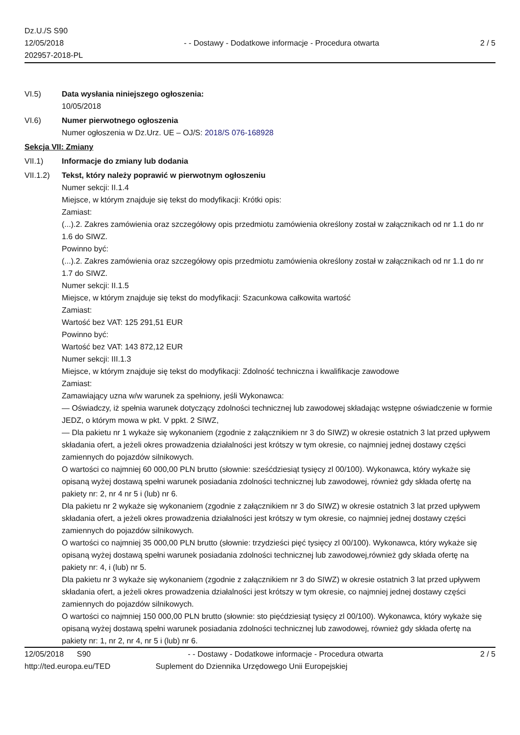Dz.U./S S90
12/05/2018
202957-2018-PL
- - Dostawy - Dodatkowe informacje - Procedura otwarta
2 / 5
VI.5) Data wysłania niniejszego ogłoszenia:
10/05/2018
VI.6) Numer pierwotnego ogłoszenia
Numer ogłoszenia w Dz.Urz. UE – OJ/S: 2018/S 076-168928
Sekcja VII: Zmiany
VII.1) Informacje do zmiany lub dodania
VII.1.2)
Tekst, który należy poprawić w pierwotnym ogłoszeniu
Numer sekcji: II.1.4
Miejsce, w którym znajduje się tekst do modyfikacji: Krótki opis:
Zamiast:
(...).2. Zakres zamówienia oraz szczegółowy opis przedmiotu zamówienia określony został w załącznikach od nr 1.1 do nr 1.6 do SIWZ.
Powinno być:
(...).2. Zakres zamówienia oraz szczegółowy opis przedmiotu zamówienia określony został w załącznikach od nr 1.1 do nr 1.7 do SIWZ.
Numer sekcji: II.1.5
Miejsce, w którym znajduje się tekst do modyfikacji: Szacunkowa całkowita wartość
Zamiast:
Wartość bez VAT: 125 291,51 EUR
Powinno być:
Wartość bez VAT: 143 872,12 EUR
Numer sekcji: III.1.3
Miejsce, w którym znajduje się tekst do modyfikacji: Zdolność techniczna i kwalifikacje zawodowe
Zamiast:
Zamawiający uzna w/w warunek za spełniony, jeśli Wykonawca:
— Oświadczy, iż spełnia warunek dotyczący zdolności technicznej lub zawodowej składając wstępne oświadczenie w formie JEDZ, o którym mowa w pkt. V ppkt. 2 SIWZ,
— Dla pakietu nr 1 wykaże się wykonaniem (zgodnie z załącznikiem nr 3 do SIWZ) w okresie ostatnich 3 lat przed upływem składania ofert, a jeżeli okres prowadzenia działalności jest krótszy w tym okresie, co najmniej jednej dostawy części zamiennych do pojazdów silnikowych.
O wartości co najmniej 60 000,00 PLN brutto (słownie: sześćdziesiąt tysięcy zl 00/100). Wykonawca, który wykaże się opisaną wyżej dostawą spełni warunek posiadania zdolności technicznej lub zawodowej, również gdy składa ofertę na pakiety nr: 2, nr 4 nr 5 i (lub) nr 6.
Dla pakietu nr 2 wykaże się wykonaniem (zgodnie z załącznikiem nr 3 do SIWZ) w okresie ostatnich 3 lat przed upływem składania ofert, a jeżeli okres prowadzenia działalności jest krótszy w tym okresie, co najmniej jednej dostawy części zamiennych do pojazdów silnikowych.
O wartości co najmniej 35 000,00 PLN brutto (słownie: trzydzieści pięć tysięcy zl 00/100). Wykonawca, który wykaże się opisaną wyżej dostawą spełni warunek posiadania zdolności technicznej lub zawodowej,również gdy składa ofertę na pakiety nr: 4, i (lub) nr 5.
Dla pakietu nr 3 wykaże się wykonaniem (zgodnie z załącznikiem nr 3 do SIWZ) w okresie ostatnich 3 lat przed upływem składania ofert, a jeżeli okres prowadzenia działalności jest krótszy w tym okresie, co najmniej jednej dostawy części zamiennych do pojazdów silnikowych.
O wartości co najmniej 150 000,00 PLN brutto (słownie: sto pięćdziesiąt tysięcy zl 00/100). Wykonawca, który wykaże się opisaną wyżej dostawą spełni warunek posiadania zdolności technicznej lub zawodowej, również gdy składa ofertę na pakiety nr: 1, nr 2, nr 4, nr 5 i (lub) nr 6.
12/05/2018 S90 - - Dostawy - Dodatkowe informacje - Procedura otwarta
2 / 5
http://ted.europa.eu/TED Suplement do Dziennika Urzędowego Unii Europejskiej